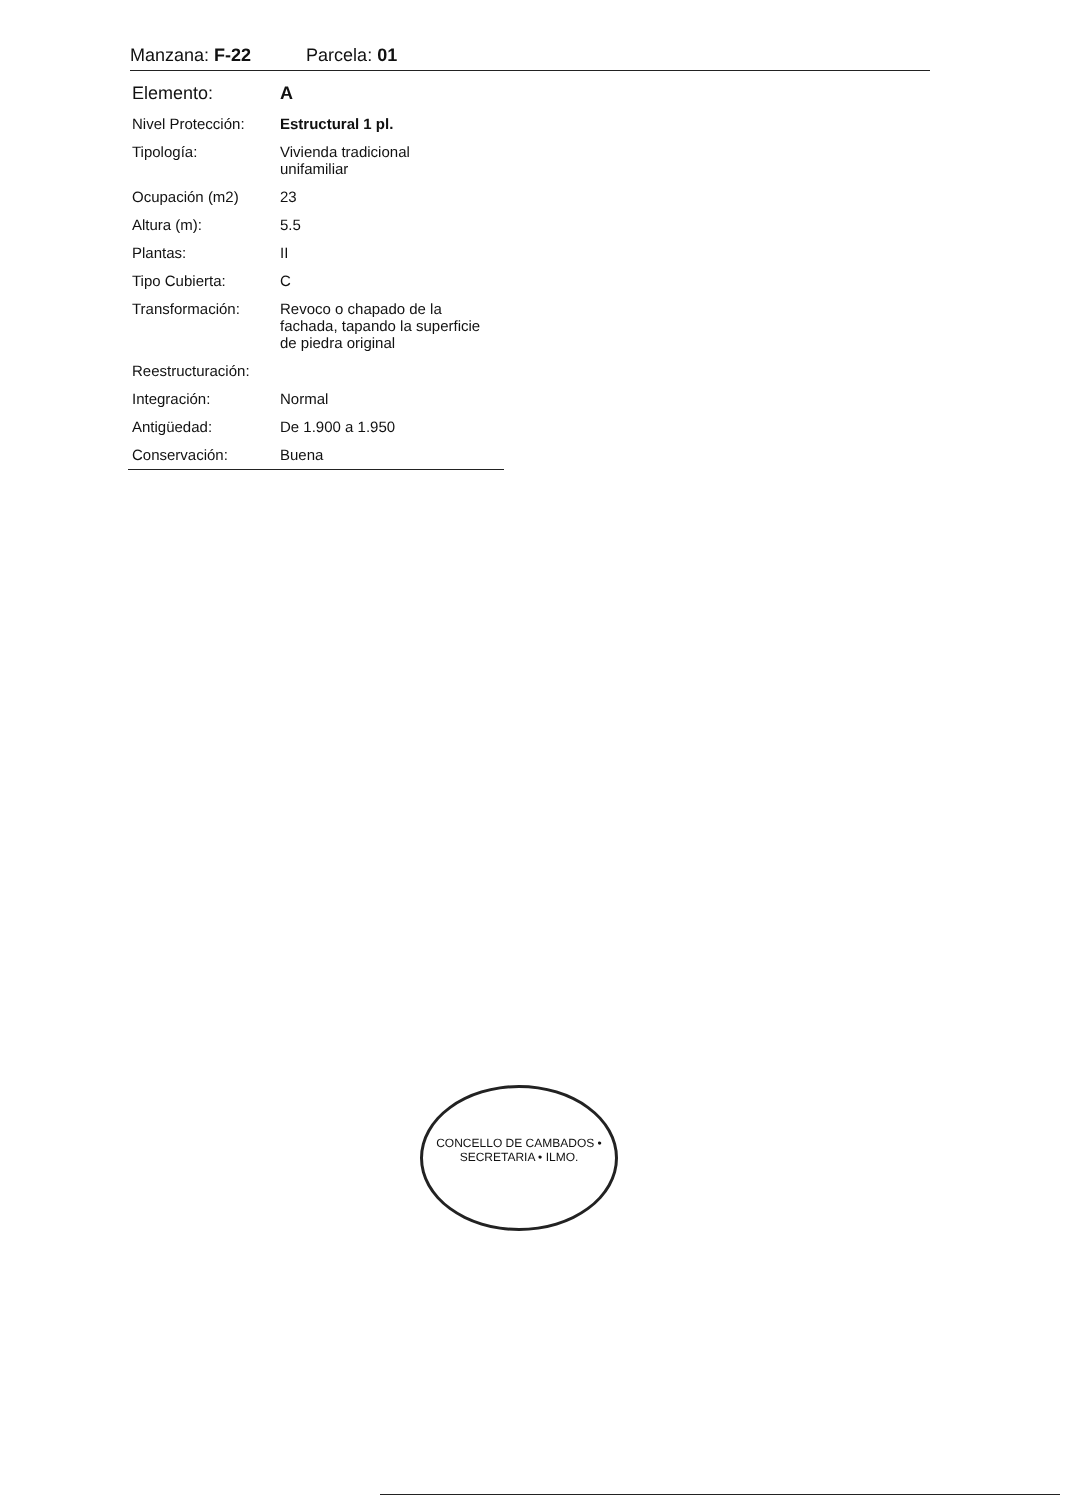Manzana: F-22 Parcela: 01
| Elemento: | A |
| Nivel Protección: | Estructural 1 pl. |
| Tipología: | Vivienda tradicional unifamiliar |
| Ocupación (m2) | 23 |
| Altura (m): | 5.5 |
| Plantas: | II |
| Tipo Cubierta: | C |
| Transformación: | Revoco o chapado de la fachada, tapando la superficie de piedra original |
| Reestructuración: | |
| Integración: | Normal |
| Antigüedad: | De 1.900 a 1.950 |
| Conservación: | Buena |
CONCELLO DE CAMBADOS • SECRETARIA • ILMO.